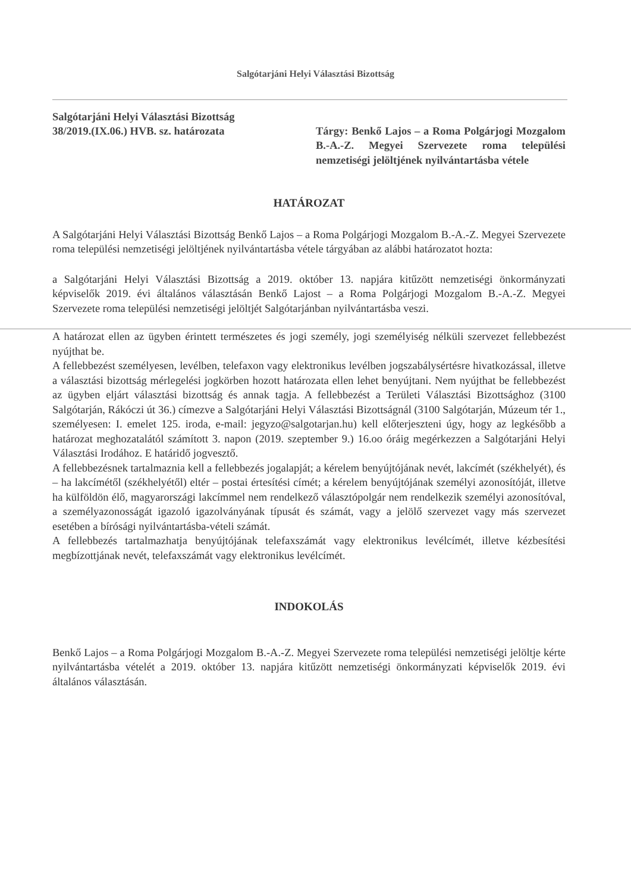Salgótarjáni Helyi Választási Bizottság
Salgótarjáni Helyi Választási Bizottság
38/2019.(IX.06.) HVB. sz. határozata
Tárgy: Benkő Lajos – a Roma Polgárjogi Mozgalom B.-A.-Z. Megyei Szervezete roma települési nemzetiségi jelöltjének nyilvántartásba vétele
HATÁROZAT
A Salgótarjáni Helyi Választási Bizottság Benkő Lajos – a Roma Polgárjogi Mozgalom B.-A.-Z. Megyei Szervezete roma települési nemzetiségi jelöltjének nyilvántartásba vétele tárgyában az alábbi határozatot hozta:
a Salgótarjáni Helyi Választási Bizottság a 2019. október 13. napjára kitűzött nemzetiségi önkormányzati képviselők 2019. évi általános választásán Benkő Lajost – a Roma Polgárjogi Mozgalom B.-A.-Z. Megyei Szervezete roma települési nemzetiségi jelöltjét Salgótarjánban nyilvántartásba veszi.
A határozat ellen az ügyben érintett természetes és jogi személy, jogi személyiség nélküli szervezet fellebbezést nyújthat be.
A fellebbezést személyesen, levélben, telefaxon vagy elektronikus levélben jogszabálysértésre hivatkozással, illetve a választási bizottság mérlegelési jogkörben hozott határozata ellen lehet benyújtani. Nem nyújthat be fellebbezést az ügyben eljárt választási bizottság és annak tagja. A fellebbezést a Területi Választási Bizottsághoz (3100 Salgótarján, Rákóczi út 36.) címezve a Salgótarjáni Helyi Választási Bizottságnál (3100 Salgótarján, Múzeum tér 1., személyesen: I. emelet 125. iroda, e-mail: jegyzo@salgotarjan.hu) kell előterjeszteni úgy, hogy az legkésőbb a határozat meghozatalától számított 3. napon (2019. szeptember 9.) 16.oo óráig megérkezzen a Salgótarjáni Helyi Választási Irodához. E határidő jogvesztő.
A fellebbezésnek tartalmaznia kell a fellebbezés jogalapját; a kérelem benyújtójának nevét, lakcímét (székhelyét), és – ha lakcímétől (székhelyétől) eltér – postai értesítési címét; a kérelem benyújtójának személyi azonosítóját, illetve ha külföldön élő, magyarországi lakcímmel nem rendelkező választópolgár nem rendelkezik személyi azonosítóval, a személyazonosságát igazoló igazolványának típusát és számát, vagy a jelölő szervezet vagy más szervezet esetében a bírósági nyilvántartásba-vételi számát.
A fellebbezés tartalmazhatja benyújtójának telefaxszámát vagy elektronikus levélcímét, illetve kézbesítési megbízottjának nevét, telefaxszámát vagy elektronikus levélcímét.
INDOKOLÁS
Benkő Lajos – a Roma Polgárjogi Mozgalom B.-A.-Z. Megyei Szervezete roma települési nemzetiségi jelöltje kérte nyilvántartásba vételét a 2019. október 13. napjára kitűzött nemzetiségi önkormányzati képviselők 2019. évi általános választásán.